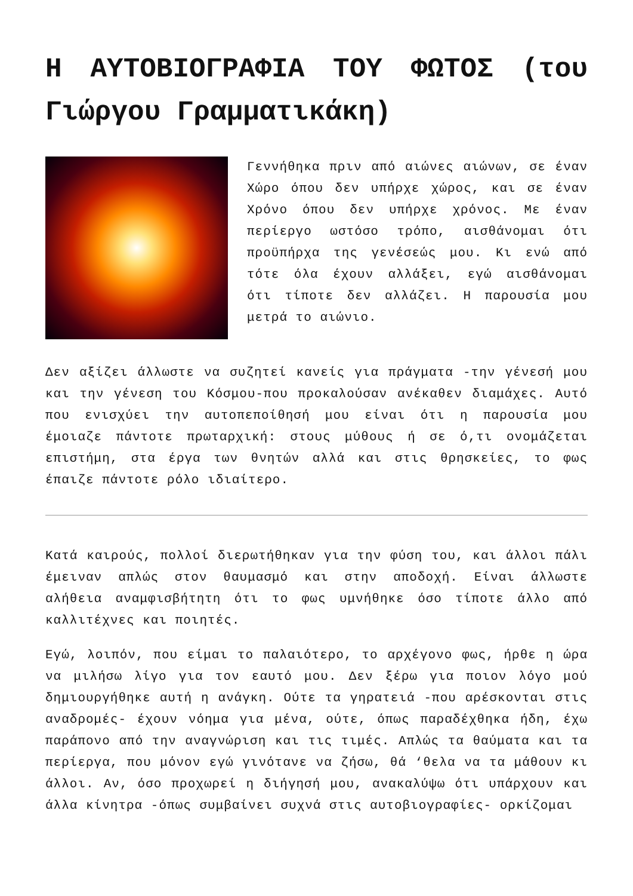Η ΑΥΤΟΒΙΟΓΡΑΦΙΑ ΤΟΥ ΦΩΤΟΣ (του Γιώργου Γραμματικάκη)
Γεννήθηκα πριν από αιώνες αιώνων, σε έναν Χώρο όπου δεν υπήρχε χώρος, και σε έναν Χρόνο όπου δεν υπήρχε χρόνος. Με έναν περίεργο ωστόσο τρόπο, αισθάνομαι ότι προϋπήρχα της γενέσεώς μου. Κι ενώ από τότε όλα έχουν αλλάξει, εγώ αισθάνομαι ότι τίποτε δεν αλλάζει. Η παρουσία μου μετρά το αιώνιο.
Δεν αξίζει άλλωστε να συζητεί κανείς για πράγματα -την γένεσή μου και την γένεση του Κόσμου-που προκαλούσαν ανέκαθεν διαμάχες. Αυτό που ενισχύει την αυτοπεποίθησή μου είναι ότι η παρουσία μου έμοιαζε πάντοτε πρωταρχική: στους μύθους ή σε ό,τι ονομάζεται επιστήμη, στα έργα των θνητών αλλά και στις θρησκείες, το φως έπαιζε πάντοτε ρόλο ιδιαίτερο.
Κατά καιρούς, πολλοί διερωτήθηκαν για την φύση του, και άλλοι πάλι έμειναν απλώς στον θαυμασμό και στην αποδοχή. Είναι άλλωστε αλήθεια αναμφισβήτητη ότι το φως υμνήθηκε όσο τίποτε άλλο από καλλιτέχνες και ποιητές.
Εγώ, λοιπόν, που είμαι το παλαιότερο, το αρχέγονο φως, ήρθε η ώρα να μιλήσω λίγο για τον εαυτό μου. Δεν ξέρω για ποιον λόγο μού δημιουργήθηκε αυτή η ανάγκη. Ούτε τα γηρατειά -που αρέσκονται στις αναδρομές- έχουν νόημα για μένα, ούτε, όπως παραδέχθηκα ήδη, έχω παράπονο από την αναγνώριση και τις τιμές. Απλώς τα θαύματα και τα περίεργα, που μόνον εγώ γινότανε να ζήσω, θά ‘θελα να τα μάθουν κι άλλοι. Αν, όσο προχωρεί η διήγησή μου, ανακαλύψω ότι υπάρχουν και άλλα κίνητρα -όπως συμβαίνει συχνά στις αυτοβιογραφίες- ορκίζομαι